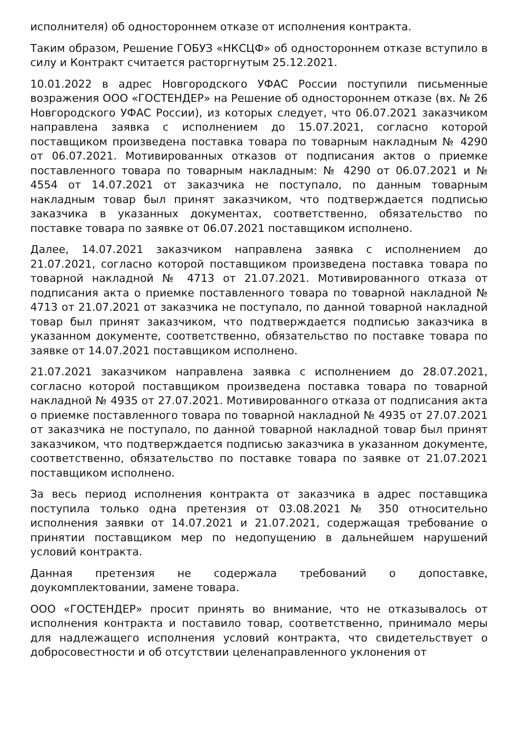исполнителя) об одностороннем отказе от исполнения контракта.
Таким образом, Решение ГОБУЗ «НКСЦФ» об одностороннем отказе вступило в силу и Контракт считается расторгнутым 25.12.2021.
10.01.2022 в адрес Новгородского УФАС России поступили письменные возражения ООО «ГОСТЕНДЕР» на Решение об одностороннем отказе (вх. № 26 Новгородского УФАС России), из которых следует, что 06.07.2021 заказчиком направлена заявка с исполнением до 15.07.2021, согласно которой поставщиком произведена поставка товара по товарным накладным № 4290 от 06.07.2021. Мотивированных отказов от подписания актов о приемке поставленного товара по товарным накладным: № 4290 от 06.07.2021 и № 4554 от 14.07.2021 от заказчика не поступало, по данным товарным накладным товар был принят заказчиком, что подтверждается подписью заказчика в указанных документах, соответственно, обязательство по поставке товара по заявке от 06.07.2021 поставщиком исполнено.
Далее, 14.07.2021 заказчиком направлена заявка с исполнением до 21.07.2021, согласно которой поставщиком произведена поставка товара по товарной накладной № 4713 от 21.07.2021. Мотивированного отказа от подписания акта о приемке поставленного товара по товарной накладной № 4713 от 21.07.2021 от заказчика не поступало, по данной товарной накладной товар был принят заказчиком, что подтверждается подписью заказчика в указанном документе, соответственно, обязательство по поставке товара по заявке от 14.07.2021 поставщиком исполнено.
21.07.2021 заказчиком направлена заявка с исполнением до 28.07.2021, согласно которой поставщиком произведена поставка товара по товарной накладной № 4935 от 27.07.2021. Мотивированного отказа от подписания акта о приемке поставленного товара по товарной накладной № 4935 от 27.07.2021 от заказчика не поступало, по данной товарной накладной товар был принят заказчиком, что подтверждается подписью заказчика в указанном документе, соответственно, обязательство по поставке товара по заявке от 21.07.2021 поставщиком исполнено.
За весь период исполнения контракта от заказчика в адрес поставщика поступила только одна претензия от 03.08.2021 № 350 относительно исполнения заявки от 14.07.2021 и 21.07.2021, содержащая требование о принятии поставщиком мер по недопущению в дальнейшем нарушений условий контракта.
Данная претензия не содержала требований о допоставке, доукомплектовании, замене товара.
ООО «ГОСТЕНДЕР» просит принять во внимание, что не отказывалось от исполнения контракта и поставило товар, соответственно, принимало меры для надлежащего исполнения условий контракта, что свидетельствует о добросовестности и об отсутствии целенаправленного уклонения от